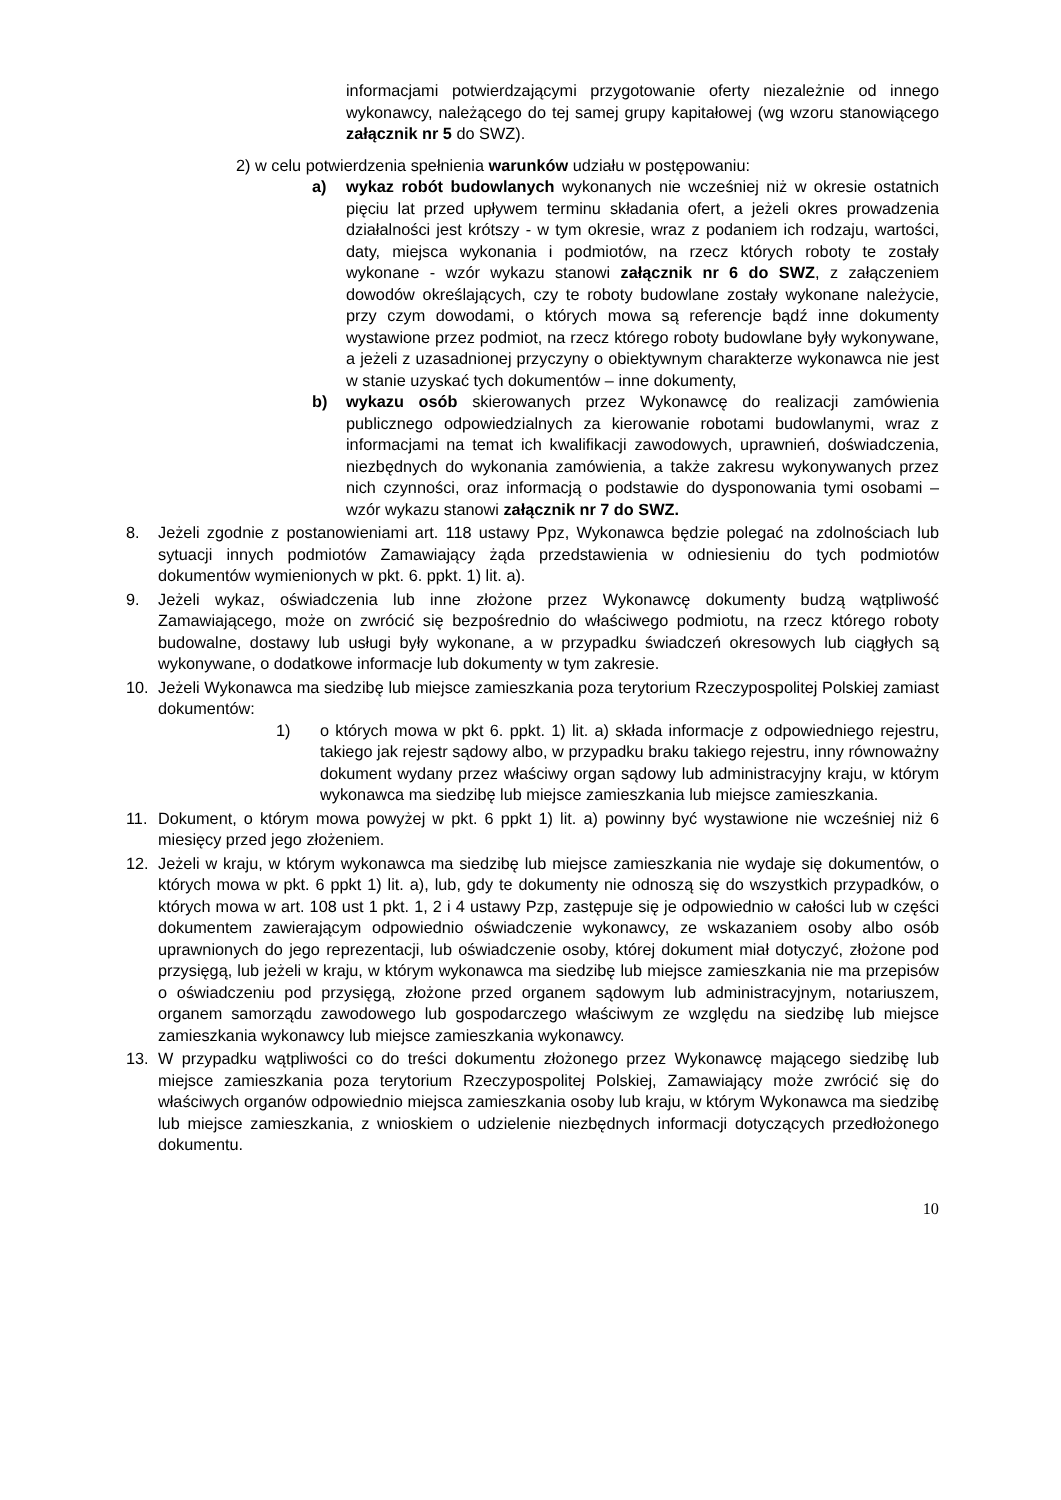informacjami potwierdzającymi przygotowanie oferty niezależnie od innego wykonawcy, należącego do tej samej grupy kapitałowej (wg wzoru stanowiącego załącznik nr 5 do SWZ).
2) w celu potwierdzenia spełnienia warunków udziału w postępowaniu:
a) wykaz robót budowlanych wykonanych nie wcześniej niż w okresie ostatnich pięciu lat przed upływem terminu składania ofert, a jeżeli okres prowadzenia działalności jest krótszy - w tym okresie, wraz z podaniem ich rodzaju, wartości, daty, miejsca wykonania i podmiotów, na rzecz których roboty te zostały wykonane - wzór wykazu stanowi załącznik nr 6 do SWZ, z załączeniem dowodów określających, czy te roboty budowlane zostały wykonane należycie, przy czym dowodami, o których mowa są referencje bądź inne dokumenty wystawione przez podmiot, na rzecz którego roboty budowlane były wykonywane, a jeżeli z uzasadnionej przyczyny o obiektywnym charakterze wykonawca nie jest w stanie uzyskać tych dokumentów – inne dokumenty,
b) wykazu osób skierowanych przez Wykonawcę do realizacji zamówienia publicznego odpowiedzialnych za kierowanie robotami budowlanymi, wraz z informacjami na temat ich kwalifikacji zawodowych, uprawnień, doświadczenia, niezbędnych do wykonania zamówienia, a także zakresu wykonywanych przez nich czynności, oraz informacją o podstawie do dysponowania tymi osobami – wzór wykazu stanowi załącznik nr 7 do SWZ.
8. Jeżeli zgodnie z postanowieniami art. 118 ustawy Ppz, Wykonawca będzie polegać na zdolnościach lub sytuacji innych podmiotów Zamawiający żąda przedstawienia w odniesieniu do tych podmiotów dokumentów wymienionych w pkt. 6. ppkt. 1) lit. a).
9. Jeżeli wykaz, oświadczenia lub inne złożone przez Wykonawcę dokumenty budzą wątpliwość Zamawiającego, może on zwrócić się bezpośrednio do właściwego podmiotu, na rzecz którego roboty budowalne, dostawy lub usługi były wykonane, a w przypadku świadczeń okresowych lub ciągłych są wykonywane, o dodatkowe informacje lub dokumenty w tym zakresie.
10. Jeżeli Wykonawca ma siedzibę lub miejsce zamieszkania poza terytorium Rzeczypospolitej Polskiej zamiast dokumentów:
1) o których mowa w pkt 6. ppkt. 1) lit. a) składa informacje z odpowiedniego rejestru, takiego jak rejestr sądowy albo, w przypadku braku takiego rejestru, inny równoważny dokument wydany przez właściwy organ sądowy lub administracyjny kraju, w którym wykonawca ma siedzibę lub miejsce zamieszkania lub miejsce zamieszkania.
11. Dokument, o którym mowa powyżej w pkt. 6 ppkt 1) lit. a) powinny być wystawione nie wcześniej niż 6 miesięcy przed jego złożeniem.
12. Jeżeli w kraju, w którym wykonawca ma siedzibę lub miejsce zamieszkania nie wydaje się dokumentów, o których mowa w pkt. 6 ppkt 1) lit. a), lub, gdy te dokumenty nie odnoszą się do wszystkich przypadków, o których mowa w art. 108 ust 1 pkt. 1, 2 i 4 ustawy Pzp, zastępuje się je odpowiednio w całości lub w części dokumentem zawierającym odpowiednio oświadczenie wykonawcy, ze wskazaniem osoby albo osób uprawnionych do jego reprezentacji, lub oświadczenie osoby, której dokument miał dotyczyć, złożone pod przysięgą, lub jeżeli w kraju, w którym wykonawca ma siedzibę lub miejsce zamieszkania nie ma przepisów o oświadczeniu pod przysięgą, złożone przed organem sądowym lub administracyjnym, notariuszem, organem samorządu zawodowego lub gospodarczego właściwym ze względu na siedzibę lub miejsce zamieszkania wykonawcy lub miejsce zamieszkania wykonawcy.
13. W przypadku wątpliwości co do treści dokumentu złożonego przez Wykonawcę mającego siedzibę lub miejsce zamieszkania poza terytorium Rzeczypospolitej Polskiej, Zamawiający może zwrócić się do właściwych organów odpowiednio miejsca zamieszkania osoby lub kraju, w którym Wykonawca ma siedzibę lub miejsce zamieszkania, z wnioskiem o udzielenie niezbędnych informacji dotyczących przedłożonego dokumentu.
10